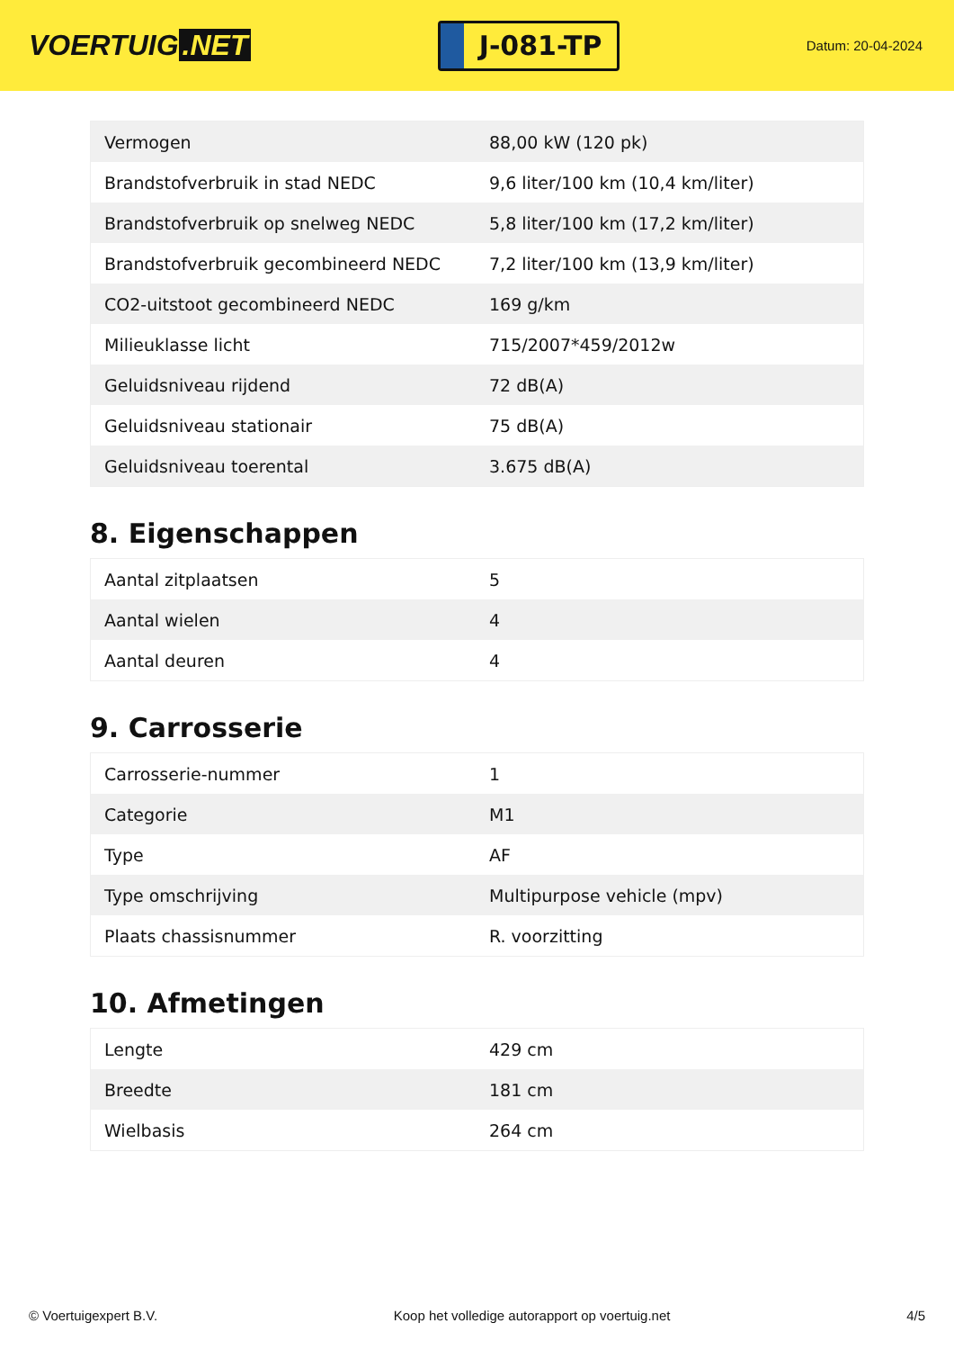VOERTUIG.NET
J-081-TP
Datum: 20-04-2024
| Vermogen | 88,00 kW (120 pk) |
| Brandstofverbruik in stad NEDC | 9,6 liter/100 km (10,4 km/liter) |
| Brandstofverbruik op snelweg NEDC | 5,8 liter/100 km (17,2 km/liter) |
| Brandstofverbruik gecombineerd NEDC | 7,2 liter/100 km (13,9 km/liter) |
| CO2-uitstoot gecombineerd NEDC | 169 g/km |
| Milieuklasse licht | 715/2007*459/2012w |
| Geluidsniveau rijdend | 72 dB(A) |
| Geluidsniveau stationair | 75 dB(A) |
| Geluidsniveau toerental | 3.675 dB(A) |
8. Eigenschappen
| Aantal zitplaatsen | 5 |
| Aantal wielen | 4 |
| Aantal deuren | 4 |
9. Carrosserie
| Carrosserie-nummer | 1 |
| Categorie | M1 |
| Type | AF |
| Type omschrijving | Multipurpose vehicle (mpv) |
| Plaats chassisnummer | R. voorzitting |
10. Afmetingen
| Lengte | 429 cm |
| Breedte | 181 cm |
| Wielbasis | 264 cm |
© Voertuigexpert B.V. Koop het volledige autorapport op voertuig.net 4/5